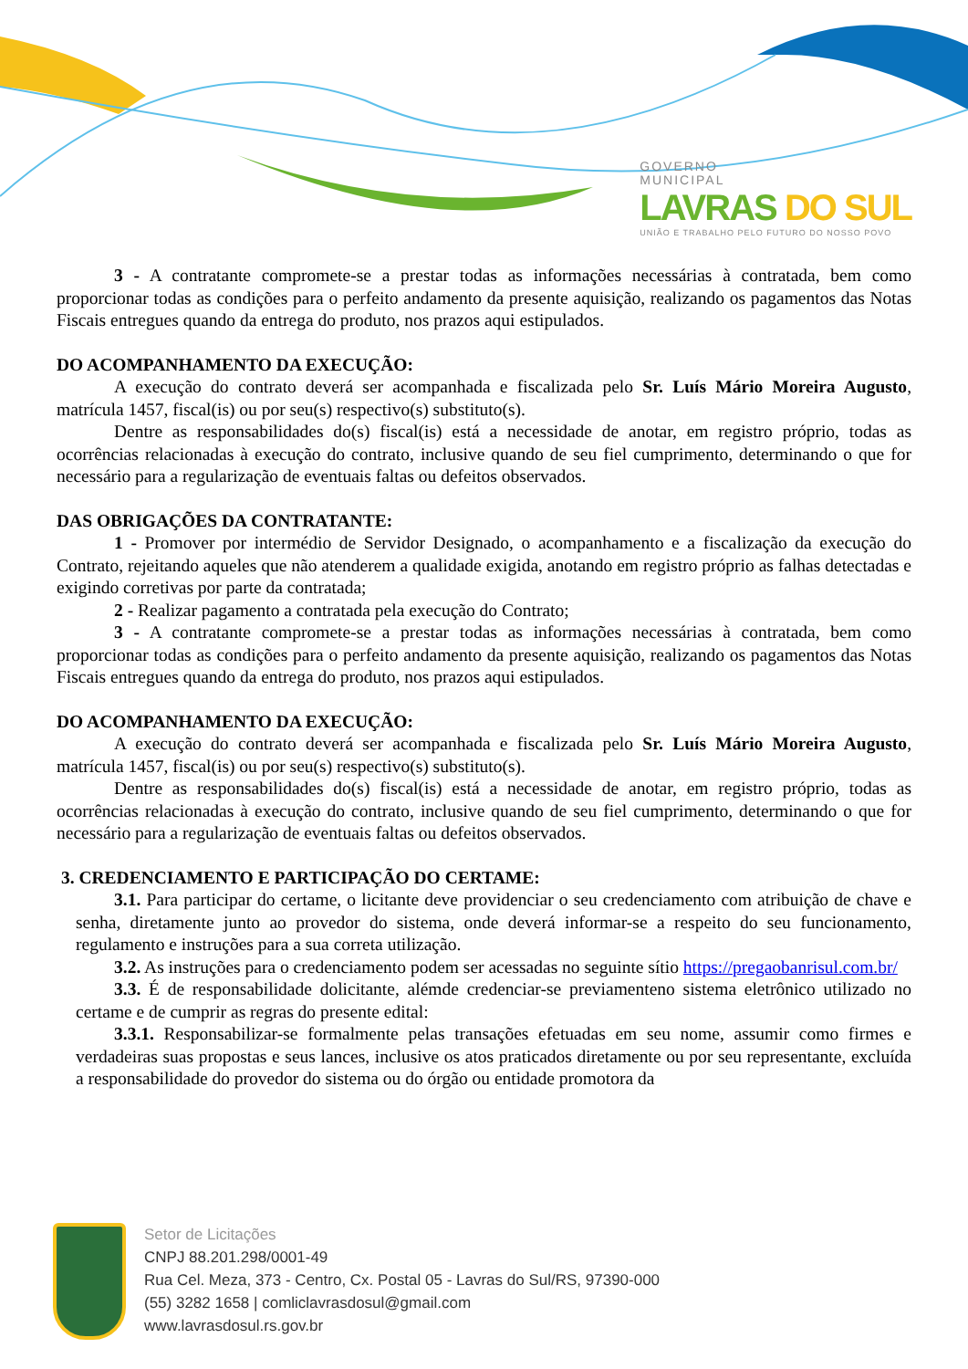GOVERNO
MUNICIPAL
LAVRAS DO SUL
UNIÃO E TRABALHO PELO FUTURO DO NOSSO POVO
3 - A contratante compromete-se a prestar todas as informações necessárias à contratada, bem como proporcionar todas as condições para o perfeito andamento da presente aquisição, realizando os pagamentos das Notas Fiscais entregues quando da entrega do produto, nos prazos aqui estipulados.
DO ACOMPANHAMENTO DA EXECUÇÃO:
A execução do contrato deverá ser acompanhada e fiscalizada pelo Sr. Luís Mário Moreira Augusto, matrícula 1457, fiscal(is) ou por seu(s) respectivo(s) substituto(s).
Dentre as responsabilidades do(s) fiscal(is) está a necessidade de anotar, em registro próprio, todas as ocorrências relacionadas à execução do contrato, inclusive quando de seu fiel cumprimento, determinando o que for necessário para a regularização de eventuais faltas ou defeitos observados.
DAS OBRIGAÇÕES DA CONTRATANTE:
1 - Promover por intermédio de Servidor Designado, o acompanhamento e a fiscalização da execução do Contrato, rejeitando aqueles que não atenderem a qualidade exigida, anotando em registro próprio as falhas detectadas e exigindo corretivas por parte da contratada;
2 - Realizar pagamento a contratada pela execução do Contrato;
3 - A contratante compromete-se a prestar todas as informações necessárias à contratada, bem como proporcionar todas as condições para o perfeito andamento da presente aquisição, realizando os pagamentos das Notas Fiscais entregues quando da entrega do produto, nos prazos aqui estipulados.
DO ACOMPANHAMENTO DA EXECUÇÃO:
A execução do contrato deverá ser acompanhada e fiscalizada pelo Sr. Luís Mário Moreira Augusto, matrícula 1457, fiscal(is) ou por seu(s) respectivo(s) substituto(s).
Dentre as responsabilidades do(s) fiscal(is) está a necessidade de anotar, em registro próprio, todas as ocorrências relacionadas à execução do contrato, inclusive quando de seu fiel cumprimento, determinando o que for necessário para a regularização de eventuais faltas ou defeitos observados.
3. CREDENCIAMENTO E PARTICIPAÇÃO DO CERTAME:
3.1. Para participar do certame, o licitante deve providenciar o seu credenciamento com atribuição de chave e senha, diretamente junto ao provedor do sistema, onde deverá informar-se a respeito do seu funcionamento, regulamento e instruções para a sua correta utilização.
3.2. As instruções para o credenciamento podem ser acessadas no seguinte sítio https://pregaobanrisul.com.br/
3.3. É de responsabilidade dolicitante, alémde credenciar-se previamenteno sistema eletrônico utilizado no certame e de cumprir as regras do presente edital:
3.3.1. Responsabilizar-se formalmente pelas transações efetuadas em seu nome, assumir como firmes e verdadeiras suas propostas e seus lances, inclusive os atos praticados diretamente ou por seu representante, excluída a responsabilidade do provedor do sistema ou do órgão ou entidade promotora da
Setor de Licitações
CNPJ 88.201.298/0001-49
Rua Cel. Meza, 373 - Centro, Cx. Postal 05 - Lavras do Sul/RS, 97390-000
(55) 3282 1658 | comliclavrasdosul@gmail.com
www.lavrasdosul.rs.gov.br